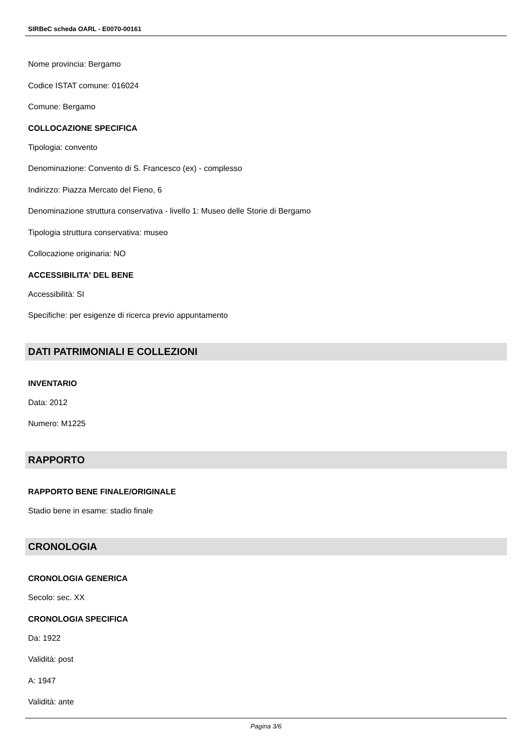SIRBeC scheda OARL - E0070-00161
Nome provincia: Bergamo
Codice ISTAT comune: 016024
Comune: Bergamo
COLLOCAZIONE SPECIFICA
Tipologia: convento
Denominazione: Convento di S. Francesco (ex) - complesso
Indirizzo: Piazza Mercato del Fieno, 6
Denominazione struttura conservativa - livello 1: Museo delle Storie di Bergamo
Tipologia struttura conservativa: museo
Collocazione originaria: NO
ACCESSIBILITA' DEL BENE
Accessibilità: SI
Specifiche: per esigenze di ricerca previo appuntamento
DATI PATRIMONIALI E COLLEZIONI
INVENTARIO
Data: 2012
Numero: M1225
RAPPORTO
RAPPORTO BENE FINALE/ORIGINALE
Stadio bene in esame: stadio finale
CRONOLOGIA
CRONOLOGIA GENERICA
Secolo: sec. XX
CRONOLOGIA SPECIFICA
Da: 1922
Validità: post
A: 1947
Validità: ante
Pagina 3/6